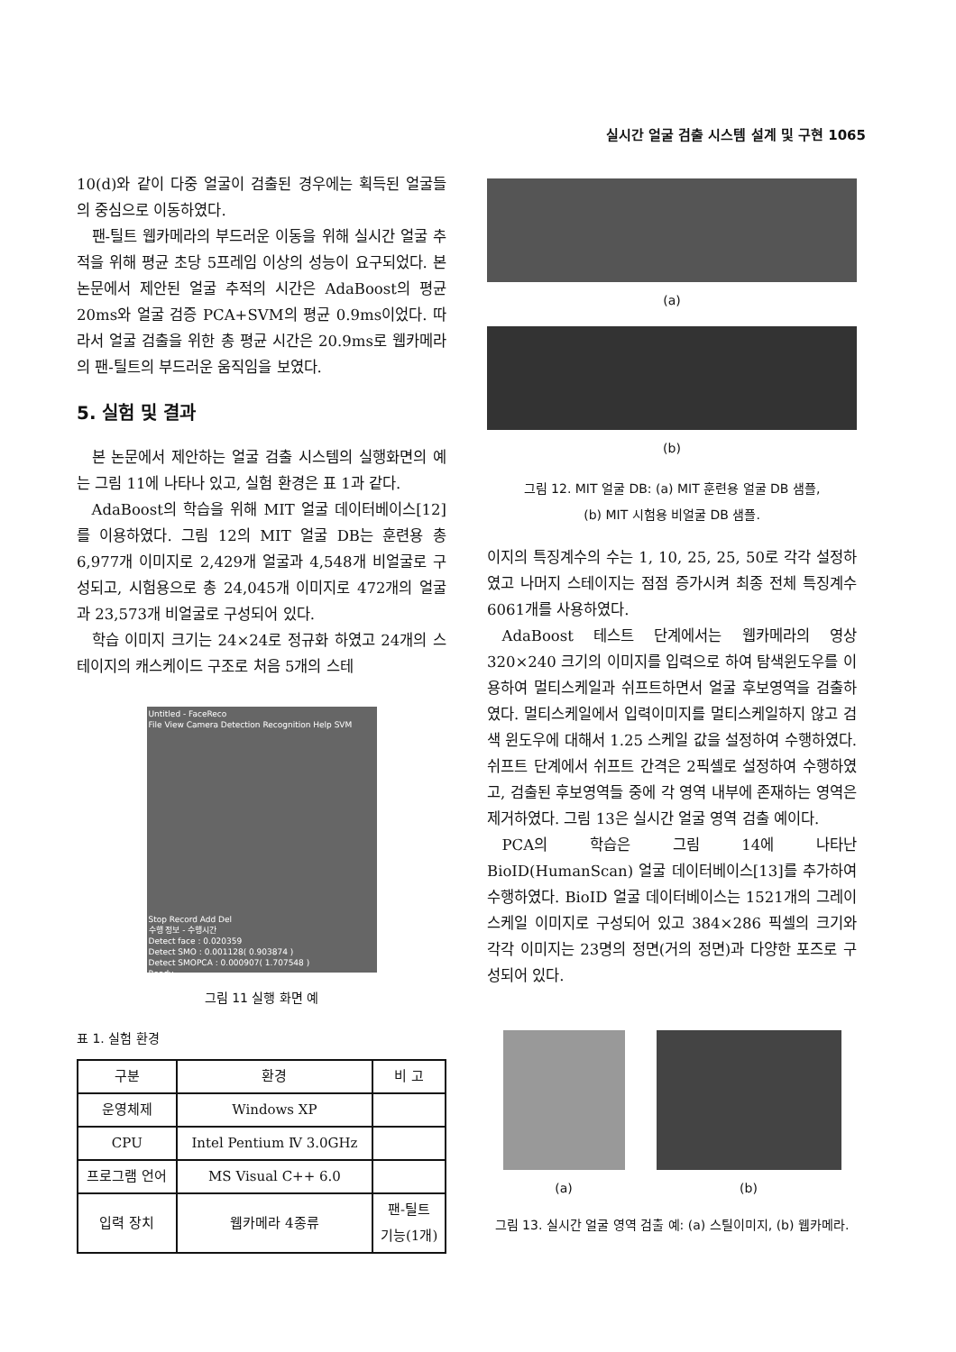실시간 얼굴 검출 시스템 설계 및 구현 1065
10(d)와 같이 다중 얼굴이 검출된 경우에는 획득된 얼굴들의 중심으로 이동하였다.
팬-틸트 웹카메라의 부드러운 이동을 위해 실시간 얼굴 추적을 위해 평균 초당 5프레임 이상의 성능이 요구되었다. 본 논문에서 제안된 얼굴 추적의 시간은 AdaBoost의 평균 20ms와 얼굴 검증 PCA+SVM의 평균 0.9ms이었다. 따라서 얼굴 검출을 위한 총 평균 시간은 20.9ms로 웹카메라의 팬-틸트의 부드러운 움직임을 보였다.
5. 실험 및 결과
본 논문에서 제안하는 얼굴 검출 시스템의 실행화면의 예는 그림 11에 나타나 있고, 실험 환경은 표 1과 같다.
AdaBoost의 학습을 위해 MIT 얼굴 데이터베이스[12]를 이용하였다. 그림 12의 MIT 얼굴 DB는 훈련용 총 6,977개 이미지로 2,429개 얼굴과 4,548개 비얼굴로 구성되고, 시험용으로 총 24,045개 이미지로 472개의 얼굴과 23,573개 비얼굴로 구성되어 있다.
학습 이미지 크기는 24×24로 정규화 하였고 24개의 스테이지의 캐스케이드 구조로 처음 5개의 스테
Untitled - FaceReco
File View Camera Detection Recognition Help SVM
Stop Record Add Del
수행 정보 - 수행시간
Detect face : 0.020359
Detect SMO : 0.001128( 0.903874 )
Detect SMOPCA : 0.000907( 1.707548 )
Ready
그림 11 실행 화면 예
표 1. 실험 환경
| 구분 | 환경 | 비 고 |
| --- | --- | --- |
| 운영체제 | Windows XP | |
| CPU | Intel Pentium Ⅳ 3.0GHz | |
| 프로그램 언어 | MS Visual C++ 6.0 | |
| 입력 장치 | 웹카메라 4종류 | 팬-틸트 기능(1개) |
(a)
(b)
그림 12. MIT 얼굴 DB: (a) MIT 훈련용 얼굴 DB 샘플,
(b) MIT 시험용 비얼굴 DB 샘플.
이지의 특징계수의 수는 1, 10, 25, 25, 50로 각각 설정하였고 나머지 스테이지는 점점 증가시켜 최종 전체 특징계수 6061개를 사용하였다.
AdaBoost 테스트 단계에서는 웹카메라의 영상 320×240 크기의 이미지를 입력으로 하여 탐색윈도우를 이용하여 멀티스케일과 쉬프트하면서 얼굴 후보영역을 검출하였다. 멀티스케일에서 입력이미지를 멀티스케일하지 않고 검색 윈도우에 대해서 1.25 스케일 값을 설정하여 수행하였다. 쉬프트 단계에서 쉬프트 간격은 2픽셀로 설정하여 수행하였고, 검출된 후보영역들 중에 각 영역 내부에 존재하는 영역은 제거하였다. 그림 13은 실시간 얼굴 영역 검출 예이다.
PCA의 학습은 그림 14에 나타난 BioID(HumanScan) 얼굴 데이터베이스[13]를 추가하여 수행하였다. BioID 얼굴 데이터베이스는 1521개의 그레이 스케일 이미지로 구성되어 있고 384×286 픽셀의 크기와 각각 이미지는 23명의 정면(거의 정면)과 다양한 포즈로 구성되어 있다.
(a) (b)
그림 13. 실시간 얼굴 영역 검출 예: (a) 스틸이미지, (b) 웹카메라.